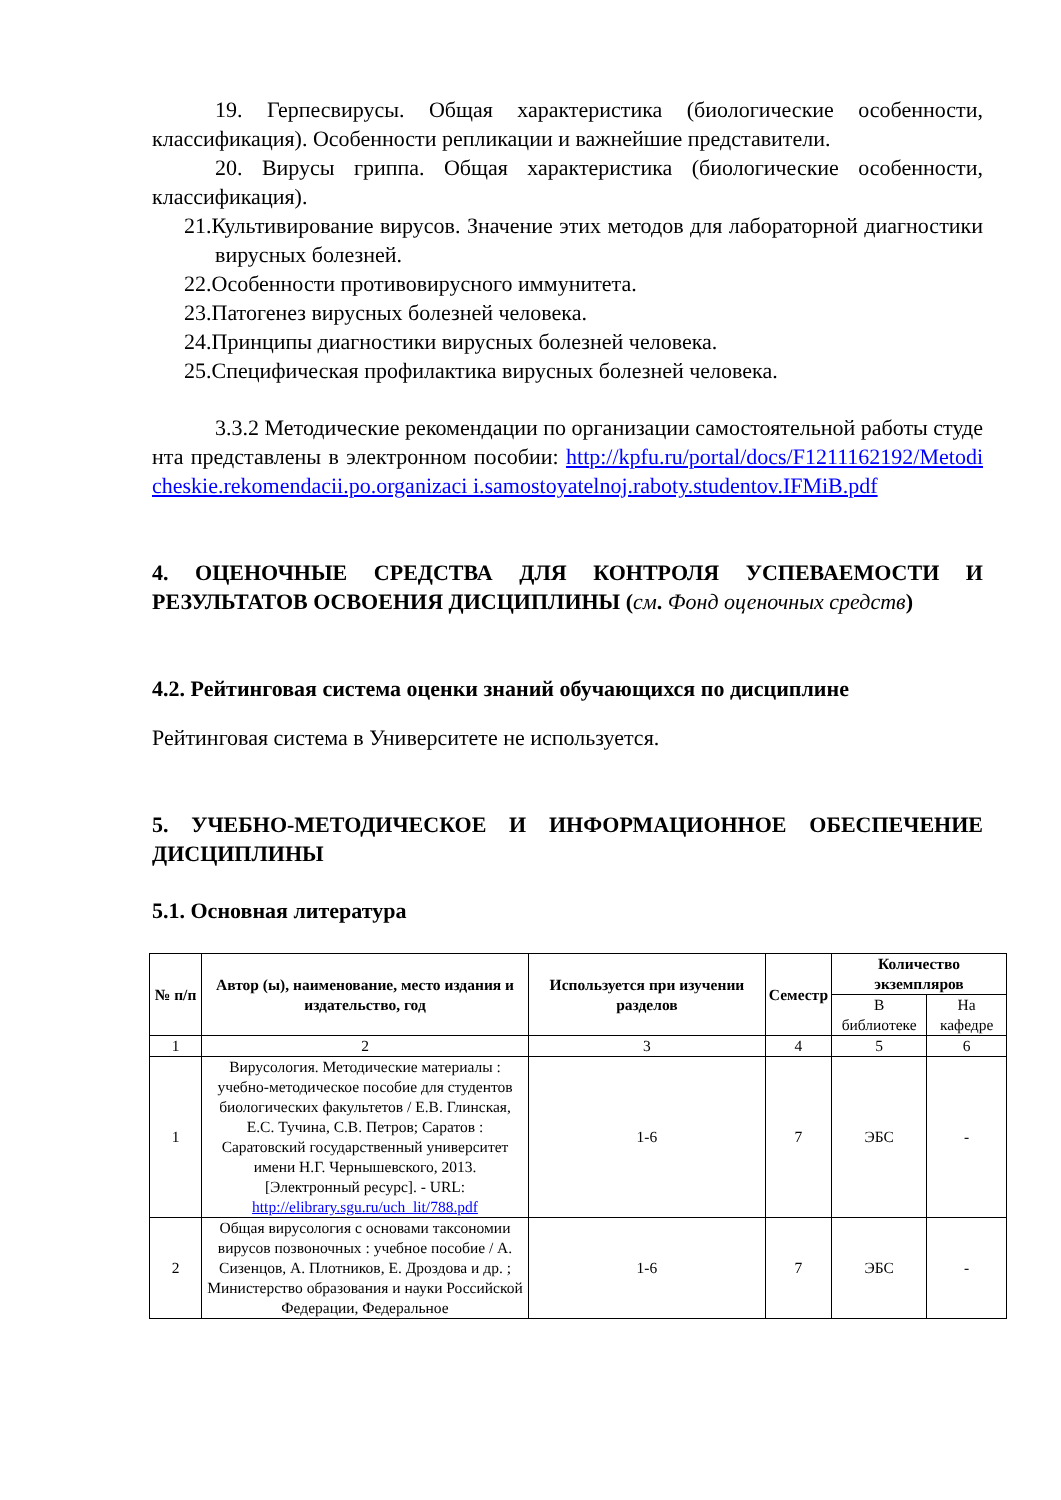19. Герпесвирусы. Общая характеристика (биологические особенности, классификация). Особенности репликации и важнейшие представители.
20. Вирусы гриппа. Общая характеристика (биологические особенности, классификация).
21.Культивирование вирусов. Значение этих методов для лабораторной диагностики вирусных болезней.
22.Особенности противовирусного иммунитета.
23.Патогенез вирусных болезней человека.
24.Принципы диагностики вирусных болезней человека.
25.Специфическая профилактика вирусных болезней человека.
3.3.2 Методические рекомендации по организации самостоятельной работы студента представлены в электронном пособии: http://kpfu.ru/portal/docs/F1211162192/Metodicheskie.rekomendacii.po.organizaci i.samostoyatelnoj.raboty.studentov.IFMiB.pdf
4. ОЦЕНОЧНЫЕ СРЕДСТВА ДЛЯ КОНТРОЛЯ УСПЕВАЕМОСТИ И РЕЗУЛЬТАТОВ ОСВОЕНИЯ ДИСЦИПЛИНЫ (см. Фонд оценочных средств)
4.2. Рейтинговая система оценки знаний обучающихся по дисциплине
Рейтинговая система в Университете не используется.
5. УЧЕБНО-МЕТОДИЧЕСКОЕ И ИНФОРМАЦИОННОЕ ОБЕСПЕЧЕНИЕ ДИСЦИПЛИНЫ
5.1. Основная литература
| № п/п | Автор (ы), наименование, место издания и издательство, год | Используется при изучении разделов | Семестр | Количество экземпляров | |
| --- | --- | --- | --- | --- | --- |
| | | | | В библиотеке | На кафедре |
| 1 | 2 | 3 | 4 | 5 | 6 |
| 1 | Вирусология. Методические материалы : учебно-методическое пособие для студентов биологических факультетов / Е.В. Глинская, Е.С. Тучина, С.В. Петров; Саратов : Саратовский государственный университет имени Н.Г. Чернышевского, 2013. [Электронный ресурс]. - URL: http://elibrary.sgu.ru/uch_lit/788.pdf | 1-6 | 7 | ЭБС | - |
| 2 | Общая вирусология с основами таксономии вирусов позвоночных : учебное пособие / А. Сизенцов, А. Плотников, Е. Дроздова и др. ; Министерство образования и науки Российской Федерации, Федеральное | 1-6 | 7 | ЭБС | - |